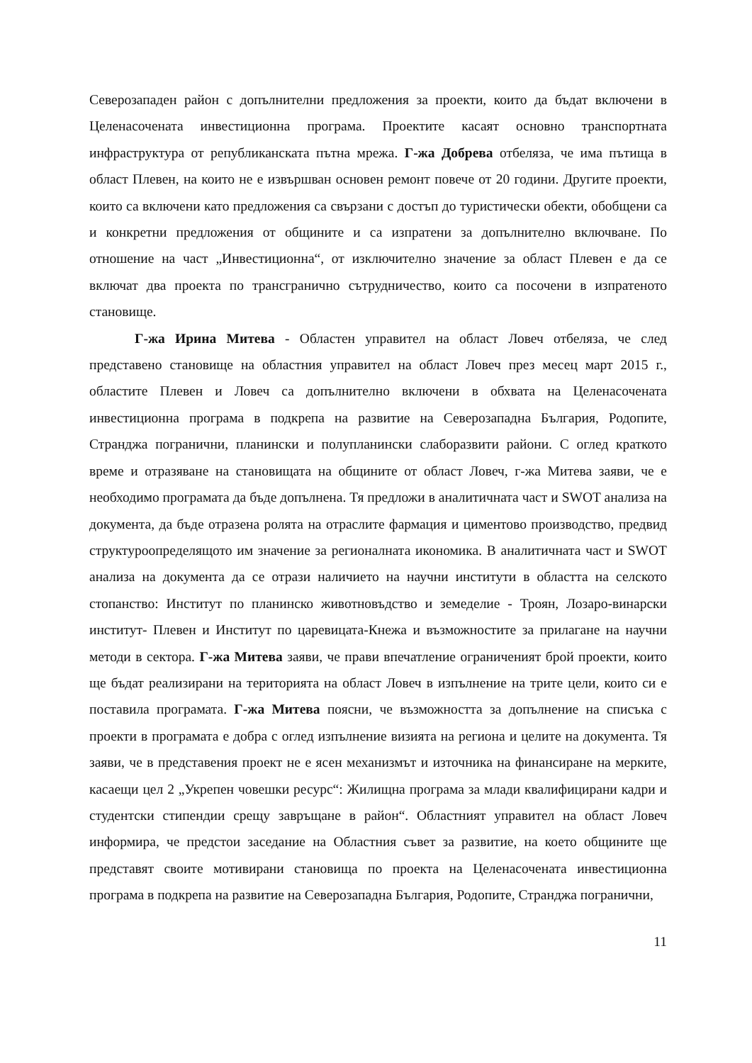Северозападен район с допълнителни предложения за проекти, които да бъдат включени в Целенасочената инвестиционна програма. Проектите касаят основно транспортната инфраструктура от републиканската пътна мрежа. Г-жа Добрева отбеляза, че има пътища в област Плевен, на които не е извършван основен ремонт повече от 20 години. Другите проекти, които са включени като предложения са свързани с достъп до туристически обекти, обобщени са и конкретни предложения от общините и са изпратени за допълнително включване. По отношение на част „Инвестиционна“, от изключително значение за област Плевен е да се включат два проекта по трансгранично сътрудничество, които са посочени в изпратеното становище.
Г-жа Ирина Митева - Областен управител на област Ловеч отбеляза, че след представено становище на областния управител на област Ловеч през месец март 2015 г., областите Плевен и Ловеч са допълнително включени в обхвата на Целенасочената инвестиционна програма в подкрепа на развитие на Северозападна България, Родопите, Странджа погранични, планински и полупланински слаборазвити райони. С оглед краткото време и отразяване на становищата на общините от област Ловеч, г-жа Митева заяви, че е необходимо програмата да бъде допълнена. Тя предложи в аналитичната част и SWOT анализа на документа, да бъде отразена ролята на отраслите фармация и циментово производство, предвид структуроопределящото им значение за регионалната икономика. В аналитичната част и SWOT анализа на документа да се отрази наличието на научни институти в областта на селското стопанство: Институт по планинско животновъдство и земеделие - Троян, Лозаро-винарски институт- Плевен и Институт по царевицата-Кнежа и възможностите за прилагане на научни методи в сектора. Г-жа Митева заяви, че прави впечатление ограниченият брой проекти, които ще бъдат реализирани на територията на област Ловеч в изпълнение на трите цели, които си е поставила програмата. Г-жа Митева поясни, че възможността за допълнение на списъка с проекти в програмата е добра с оглед изпълнение визията на региона и целите на документа. Тя заяви, че в представения проект не е ясен механизмът и източника на финансиране на мерките, касаещи цел 2 „Укрепен човешки ресурс“: Жилищна програма за млади квалифицирани кадри и студентски стипендии срещу завръщане в район“. Областният управител на област Ловеч информира, че предстои заседание на Областния съвет за развитие, на което общините ще представят своите мотивирани становища по проекта на Целенасочената инвестиционна програма в подкрепа на развитие на Северозападна България, Родопите, Странджа погранични,
11